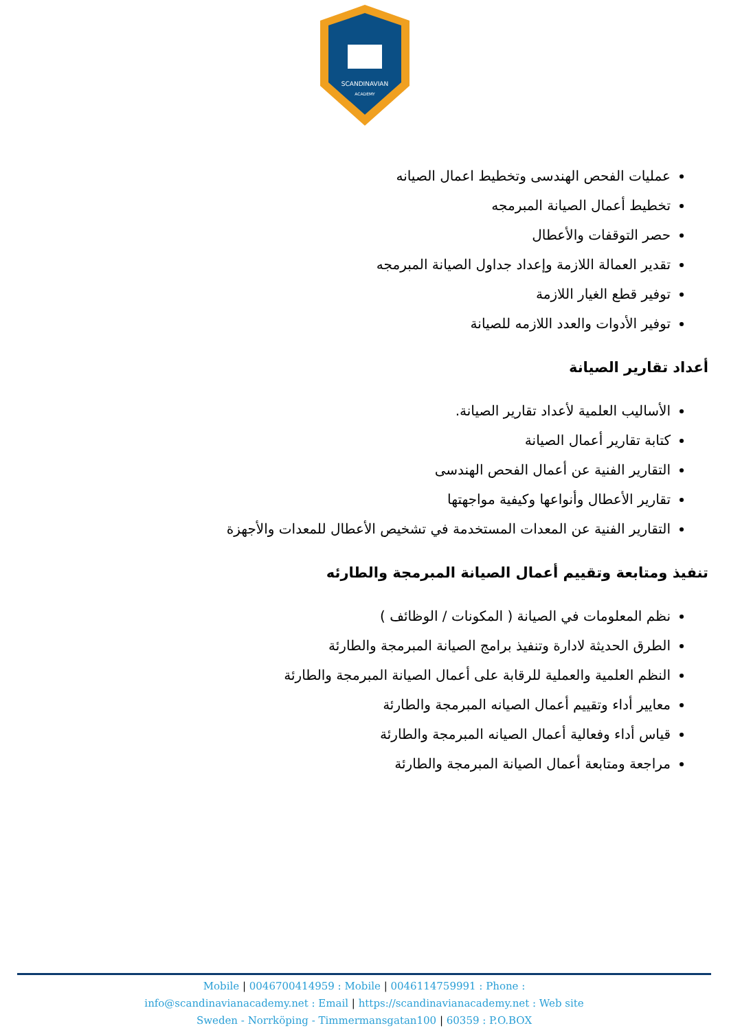SCANDINAVIAN
ACADEMY
عمليات الفحص الهندسى وتخطيط اعمال الصيانه
تخطيط أعمال الصيانة المبرمجه
حصر التوقفات والأعطال
تقدير العمالة اللازمة وإعداد جداول الصيانة المبرمجه
توفير قطع الغيار اللازمة
توفير الأدوات والعدد اللازمه للصيانة
أعداد تقارير الصيانة
الأساليب العلمية لأعداد تقارير الصيانة.
كتابة تقارير أعمال الصيانة
التقارير الفنية عن أعمال الفحص الهندسى
تقارير الأعطال وأنواعها وكيفية مواجهتها
التقارير الفنية عن المعدات المستخدمة في تشخيص الأعطال للمعدات والأجهزة
تنفيذ ومتابعة وتقييم أعمال الصيانة المبرمجة والطارئه
نظم المعلومات في الصيانة ( المكونات / الوظائف )
الطرق الحديثة لادارة وتنفيذ برامج الصيانة المبرمجة والطارئة
النظم العلمية والعملية للرقابة على أعمال الصيانة المبرمجة والطارئة
معايير أداء وتقييم أعمال الصيانه المبرمجة والطارئة
قياس أداء وفعالية أعمال الصيانه المبرمجة والطارئة
مراجعة ومتابعة أعمال الصيانة المبرمجة والطارئة
Mobile | 0046700414959 : Mobile | 0046114759991 : Phone :
info@scandinavianacademy.net : Email | https://scandinavianacademy.net : Web site
Sweden - Norrköping - Timmermansgatan100 | 60359 : P.O.BOX